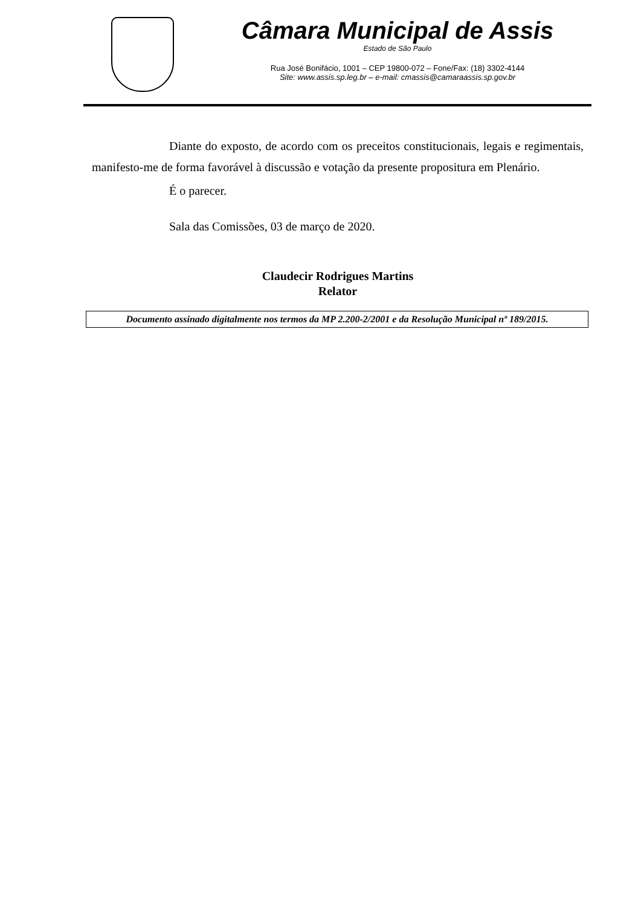Câmara Municipal de Assis
Estado de São Paulo
Rua José Bonifácio, 1001 – CEP 19800-072 – Fone/Fax: (18) 3302-4144
Site: www.assis.sp.leg.br – e-mail: cmassis@camaraassis.sp.gov.br
Diante do exposto, de acordo com os preceitos constitucionais, legais e regimentais, manifesto-me de forma favorável à discussão e votação da presente propositura em Plenário.
É o parecer.
Sala das Comissões, 03 de março de 2020.
Claudecir Rodrigues Martins
Relator
Documento assinado digitalmente nos termos da MP 2.200-2/2001 e da Resolução Municipal nº 189/2015.